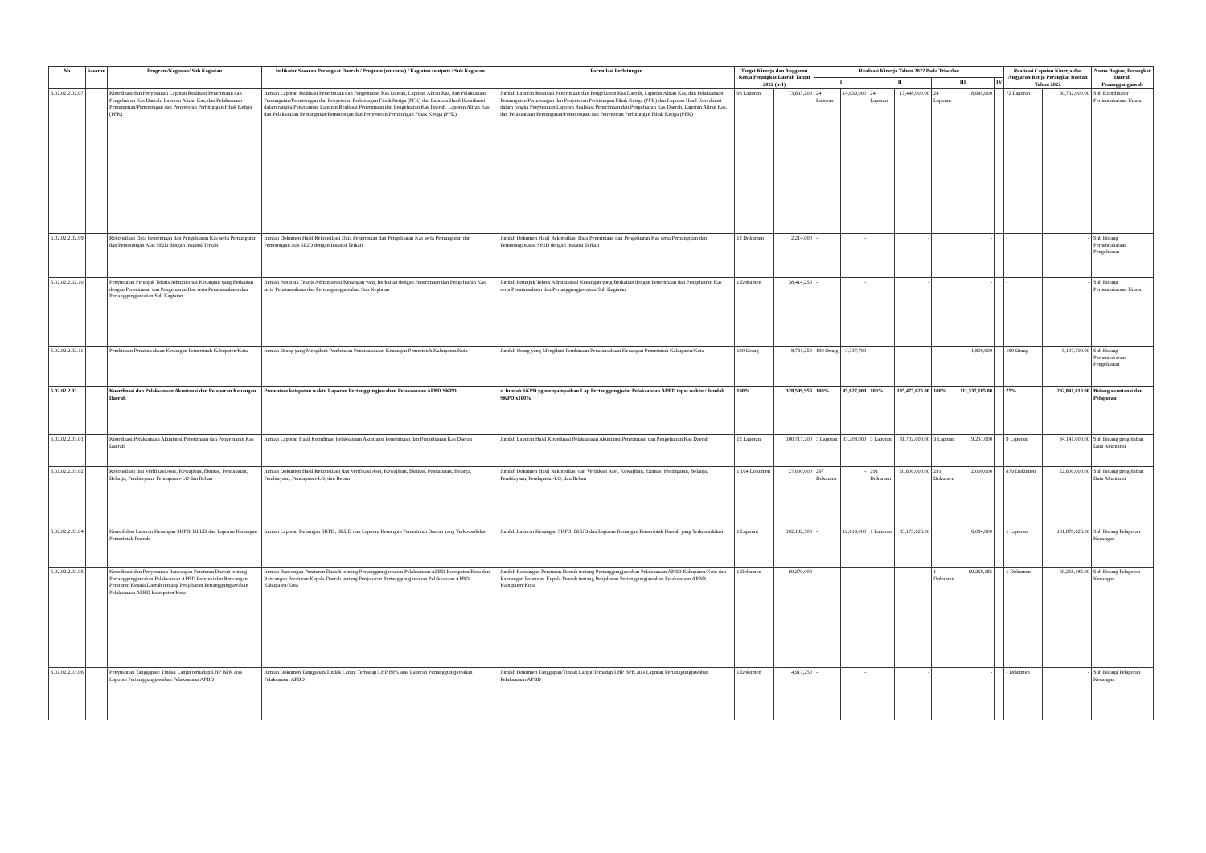| No | Sasaran | Program/Kegiatan/ Sub Kegiatan | Indikator Sasaran Perangkat Daerah / Program (outcome) / Kegiatan (output) / Sub Kegiatan | Formulasi Perhitungan | Target Kinerja dan Anggaran Renja Perangkat Daerah Tahun 2022 (n-1) | | Realisasi Kinerja Tahun 2022 Pada Triwulan | | | | | | | | Realisasi Capaian Kinerja dan Anggaran Renja Perangkat Daerah Tahun 2022 | | Nama Bagian, Perangkat Daerah Penanggungjawab |
| --- | --- | --- | --- | --- | --- | --- | --- | --- | --- | --- | --- | --- | --- | --- | --- | --- | --- |
| | | | | | | | I | | II | | III | | IV | | | | |
| 5.02.02.2.02.07 | | Koordinasi dan Penyusunan Laporan Realisasi Penerimaan dan Pengeluaran Kas Daerah, Laporan Aliran Kas, dan Pelaksanaan Pemungutan/Pemotongan dan Penyetoran Perhitungan Fihak Ketiga (PFK) | Jumlah Laporan Realisasi Penerimaan dan Pengeluaran Kas Daerah, Laporan Aliran Kas, dan Pelaksanaan Pemungutan/Pemotongan dan Penyetoran Perhitungan Fihak Ketiga (PFK) dan Laporan Hasil Koordinasi dalam rangka Penyusunan Laporan Realisasi Penerimaan dan Pengeluaran Kas Daerah, Laporan Aliran Kas, dan Pelaksanaan Pemungutan/Pemotongan dan Penyetoran Perhitungan Fihak Ketiga (PFK) | Jumlah Laporan Realisasi Penerimaan dan Pengeluaran Kas Daerah, Laporan Aliran Kas, dan Pelaksanaan Pemungutan/Pemotongan dan Penyetoran Perhitungan Fihak Ketiga (PFK) dan Laporan Hasil Koordinasi dalam rangka Penyusunan Laporan Realisasi Penerimaan dan Pengeluaran Kas Daerah, Laporan Aliran Kas, dan Pelaksanaan Pemungutan/Pemotongan dan Penyetoran Perhitungan Fihak Ketiga (PFK) | 96 Laporan | 73,633,200 | 24 Laporan | 14,639,000 | 24 Laporan | 17,448,000.00 | 24 Laporan | 18,645,000 | | | 72 Laporan | 50,732,000.00 | Sub Koordinator Perbendaharaan Umum |
| 5.02.02.2.02.09 | | Rekonsiliasi Data Penerimaan dan Pengeluaran Kas serta Pemungutan dan Pemotongan Atas SP2D dengan Instansi Terkait | Jumlah Dokumen Hasil Rekonsiliasi Data Penerimaan dan Pengeluaran Kas serta Pemungutan dan Pemotongan atas SP2D dengan Instansi Terkait | Jumlah Dokumen Hasil Rekonsiliasi Data Penerimaan dan Pengeluaran Kas serta Pemungutan dan Pemotongan atas SP2D dengan Instansi Terkait | 12 Dokumen | 2,214,000 | - | - | | - | | - | | | - | - | Sub Bidang Perbendaharaan Pengeluaran |
| 5.02.02.2.02.10 | | Penyusunan Petunjuk Teknis Administrasi Keuangan yang Berkaitan dengan Penerimaan dan Pengeluaran Kas serta Penatausahaan dan Pertanggungjawaban Sub Kegiatan | Jumlah Petunjuk Teknis Administrasi Keuangan yang Berkaitan dengan Penerimaan dan Pengeluaran Kas serta Penatausahaan dan Pertanggungjawaban Sub Kegiatan | Jumlah Petunjuk Teknis Administrasi Keuangan yang Berkaitan dengan Penerimaan dan Pengeluaran Kas serta Penatausahaan dan Pertanggungjawaban Sub Kegiatan | 1 Dokumen | 38,414,250 | - | - | | - | | - | | | - | - | Sub Bidang Perbendaharaan Umum |
| 5.02.02.2.02.11 | | Pembinaan Penatausahaan Keuangan Pemerintah Kabupaten/Kota | Jumlah Orang yang Mengikuti Pembinaan Penatausahaan Keuangan Pemerintah Kabupaten/Kota | Jumlah Orang yang Mengikuti Pembinaan Penatausahaan Keuangan Pemerintah Kabupaten/Kota | 190 Orang | 8,721,250 | 190 Orang | 3,337,700 | | - | | 1,800,000 | | | 190 Orang | 5,137,700.00 | Sub Bidang Perbendaharaan Pengeluaran |
| 5.02.02.2.03 | | Koordinasi dan Pelaksanaan Akuntansi dan Pelaporan Keuangan Daerah | Prosentase ketepatan waktu Laporan Pertanggungjawaban Pelaksanaan APBD SKPD | = Jumlah SKPD yg menyampaikan Lap Pertanggungjwbn Pelaksanaan APBD tepat waktu / Jumlah SKPD x100% | 100% | 328,599,950 | 100% | 45,827,000 | 100% | 135,477,625.00 | 100% | 111,537,185.00 | | | 75% | 292,841,810.00 | Bidang akuntansi dan Pelaporan |
| 5.02.02.2.03.01 | | Koordinasi Pelaksanaan Akuntansi Penerimaan dan Pengeluaran Kas Daerah | Jumlah Laporan Hasil Koordinasi Pelaksanaan Akuntansi Penerimaan dan Pengeluaran Kas Daerah | Jumlah Laporan Hasil Koordinasi Pelaksanaan Akuntansi Penerimaan dan Pengeluaran Kas Daerah | 12 Laporan | 100,717,200 | 3 Laporan | 33,208,000 | 3 Laporan | 31,702,000.00 | 3 Laporan | 19,231,000 | | | 9 Laporan | 84,141,000.00 | Sub Bidang pengolahan Data Akuntansi |
| 5.02.02.2.03.02 | | Rekonsiliasi dan Verifikasi Aset, Kewajiban, Ekuitas, Pendapatan, Belanja, Pembiayaan, Pendapatan-LO dan Beban | Jumlah Dokumen Hasil Rekonsiliasi dan Verifikasi Aset, Kewajiban, Ekuitas, Pendapatan, Belanja, Pembiayaan, Pendapatan-LO, dan Beban | Jumlah Dokumen Hasil Rekonsiliasi dan Verifikasi Aset, Kewajiban, Ekuitas, Pendapatan, Belanja, Pembiayaan, Pendapatan-LO, dan Beban | 1,164 Dokumen | 27,000,000 | 297 Dokumen | - | 291 Dokumen | 20,600,000.00 | 291 Dokumen | 2,000,000 | | | 879 Dokumen | 22,600,000.00 | Sub Bidang pengolahan Data Akuntansi |
| 5.02.02.2.03.04 | | Konsolidasi Laporan Keuangan SKPD, BLUD dan Laporan Keuangan Pemerintah Daerah | Jumlah Laporan Keuangan SKPD, BLUD dan Laporan Keuangan Pemerintah Daerah yang Terkonsolidasi | Jumlah Laporan Keuangan SKPD, BLUD dan Laporan Keuangan Pemerintah Daerah yang Terkonsolidasi | 1 Laporan | 102,132,500 | - | 12,619,000 | 1 Laporan | 83,175,625.00 | | 6,084,000 | | | 1 Laporan | 101,878,625.00 | Sub Bidang Pelaporan Keuangan |
| 5.02.02.2.03.05 | | Koordinasi dan Penyusunan Rancangan Peraturan Daerah tentang Pertanggungjawaban Pelaksanaan APBD Provinsi dan Rancangan Peraturan Kepala Daerah tentang Penjabaran Pertanggungjawaban Pelaksanaan APBD Kabupaten/Kota | Jumlah Rancangan Peraturan Daerah tentang Pertanggungjawaban Pelaksanaan APBD Kabupaten/Kota dan Rancangan Peraturan Kepala Daerah tentang Penjabaran Pertanggungjawaban Pelaksanaan APBD Kabupaten/Kota | Jumlah Rancangan Peraturan Daerah tentang Pertanggungjawaban Pelaksanaan APBD Kabupaten/Kota dan Rancangan Peraturan Kepala Daerah tentang Penjabaran Pertanggungjawaban Pelaksanaan APBD Kabupaten/Kota | 1 Dokumen | 69,270,000 | - | - | | - | 1 Dokumen | 69,268,185 | | | 1 Dokumen | 69,268,185.00 | Sub Bidang Pelaporan Keuangan |
| 5.02.02.2.03.06 | | Penyusunan Tanggapan/ Tindak Lanjut terhadap LHP BPK atas Laporan Pertanggungjawaban Pelaksanaan APBD | Jumlah Dokumen Tanggapan/Tindak Lanjut Terhadap LHP BPK atas Laporan Pertanggungjawaban Pelaksanaan APBD | Jumlah Dokumen Tanggapan/Tindak Lanjut Terhadap LHP BPK atas Laporan Pertanggungjawaban Pelaksanaan APBD | 1 Dokumen | 4,917,250 | - | - | | - | | - | | | - Dokumen | - | Sub Bidang Pelaporan Keuangan |